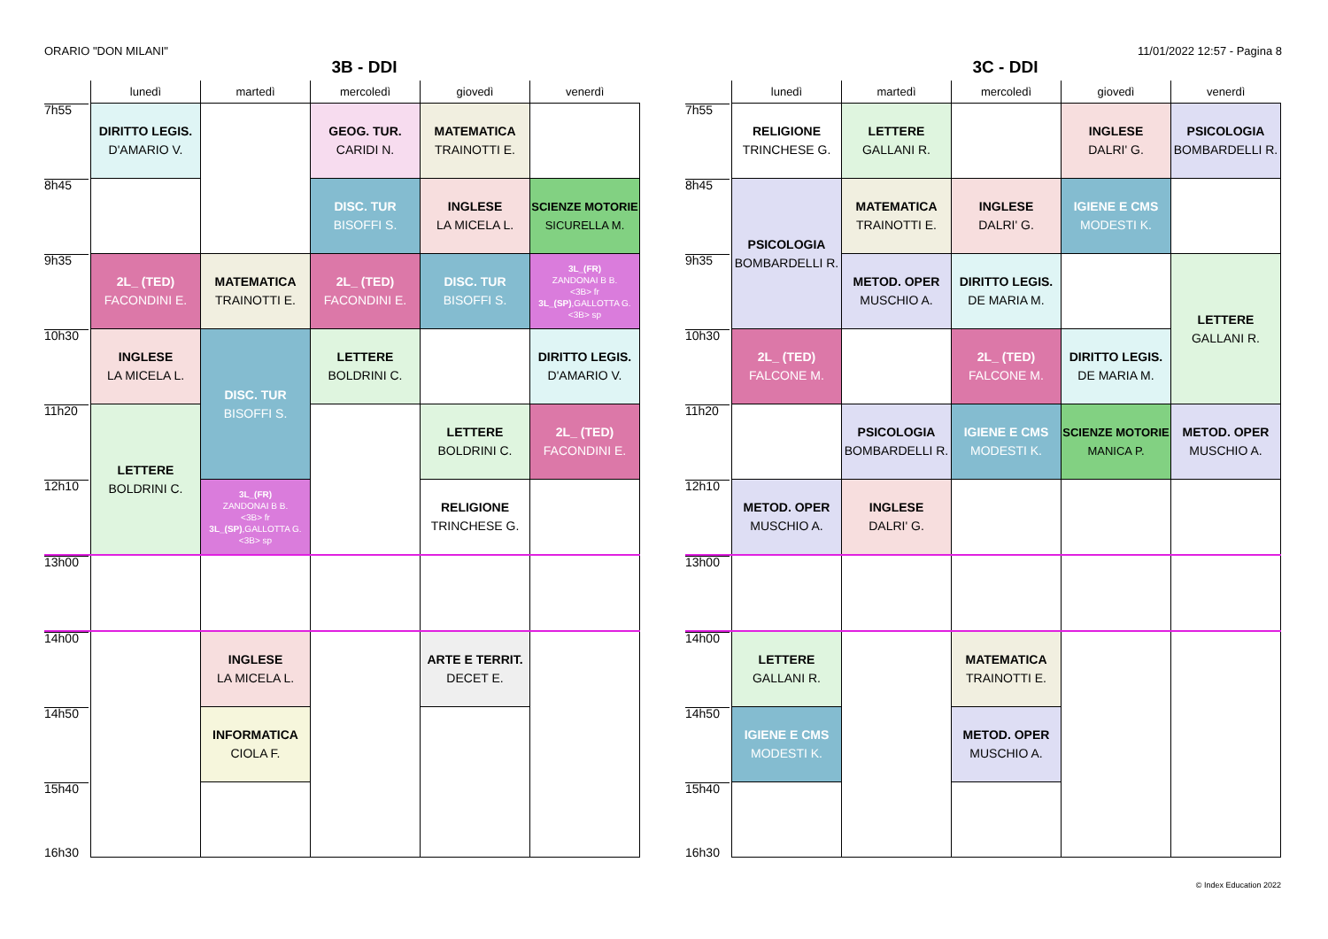ORARIO "DON MILANI" 11/01/2022 12:57 - Pagina 8
3B - DDI
| | lunedì | martedì | mercoledì | giovedì | venerdì |
| --- | --- | --- | --- | --- | --- |
| 7h55 | DIRITTO LEGIS. D'AMARIO V. | | GEOG. TUR. CARIDI N. | MATEMATICA TRAINOTTI E. | |
| 8h45 | | | DISC. TUR BISOFFI S. | INGLESE LA MICELA L. | SCIENZE MOTORIE SICURELLA M. |
| 9h35 | 2L_ (TED) FACONDINI E. | MATEMATICA TRAINOTTI E. | 2L_ (TED) FACONDINI E. | DISC. TUR BISOFFI S. | 3L_(FR) ZANDONAI B B. <3B> fr 3L_(SP) ,GALLOTTA G. <3B> sp |
| 10h30 | INGLESE LA MICELA L. | DISC. TUR BISOFFI S. | LETTERE BOLDRINI C. | | DIRITTO LEGIS. D'AMARIO V. |
| 11h20 | LETTERE BOLDRINI C. | | | LETTERE BOLDRINI C. | 2L_ (TED) FACONDINI E. |
| 12h10 | | 3L_(FR) ZANDONAI B B. <3B> fr 3L_(SP) ,GALLOTTA G. <3B> sp | | RELIGIONE TRINCHESE G. | |
| 13h00 | | | | | |
| 14h00 | | INGLESE LA MICELA L. | | ARTE E TERRIT. DECET E. | |
| 14h50 | | INFORMATICA CIOLA F. | | | |
| 15h40 16h30 | | | | | |
3C - DDI
| | lunedì | martedì | mercoledì | giovedì | venerdì |
| --- | --- | --- | --- | --- | --- |
| 7h55 | RELIGIONE TRINCHESE G. | LETTERE GALLANI R. | | INGLESE DALRI' G. | PSICOLOGIA BOMBARDELLI R. |
| 8h45 | PSICOLOGIA BOMBARDELLI R. | MATEMATICA TRAINOTTI E. | INGLESE DALRI' G. | IGIENE E CMS MODESTI K. | |
| 9h35 | | METOD. OPER MUSCHIO A. | DIRITTO LEGIS. DE MARIA M. | | LETTERE GALLANI R. |
| 10h30 | 2L_ (TED) FALCONE M. | | 2L_ (TED) FALCONE M. | DIRITTO LEGIS. DE MARIA M. | |
| 11h20 | | PSICOLOGIA BOMBARDELLI R. | IGIENE E CMS MODESTI K. | SCIENZE MOTORIE MANICA P. | METOD. OPER MUSCHIO A. |
| 12h10 | METOD. OPER MUSCHIO A. | INGLESE DALRI' G. | | | |
| 13h00 | | | | | |
| 14h00 | LETTERE GALLANI R. | | MATEMATICA TRAINOTTI E. | | |
| 14h50 | IGIENE E CMS MODESTI K. | | METOD. OPER MUSCHIO A. | | |
| 15h40 16h30 | | | | | |
© Index Education 2022